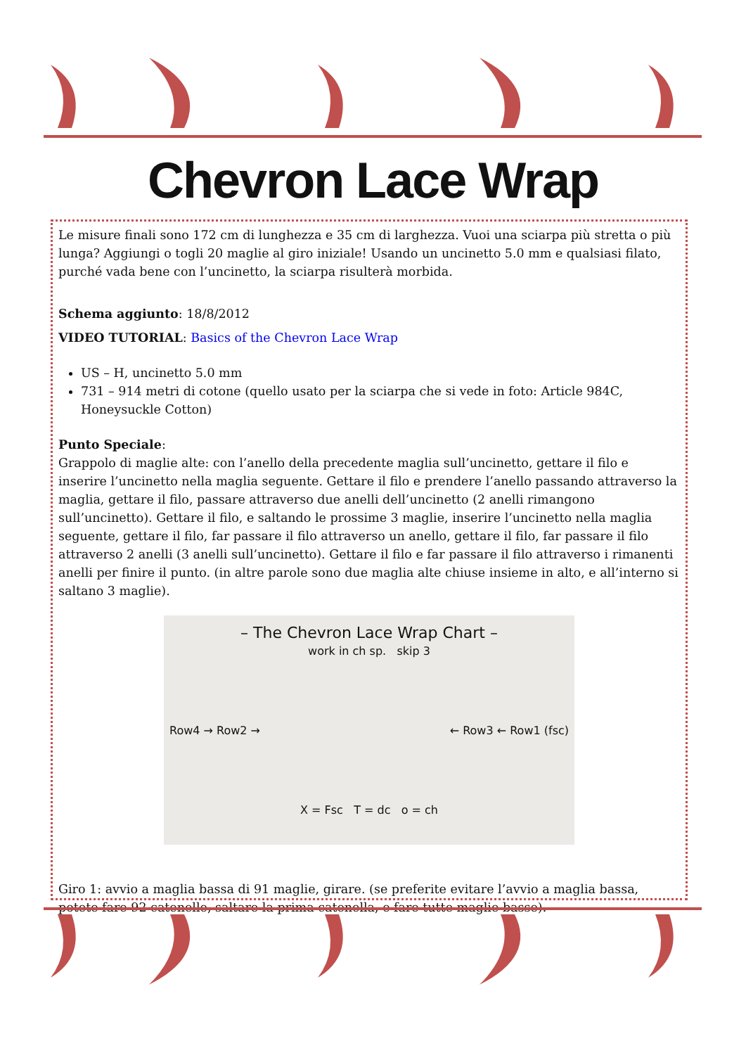Chevron Lace Wrap
Le misure finali sono 172 cm di lunghezza e 35 cm di larghezza. Vuoi una sciarpa più stretta o più lunga? Aggiungi o togli 20 maglie al giro iniziale! Usando un uncinetto 5.0 mm e qualsiasi filato, purché vada bene con l’uncinetto, la sciarpa risulterà morbida.
Schema aggiunto: 18/8/2012
VIDEO TUTORIAL: Basics of the Chevron Lace Wrap
US – H, uncinetto 5.0 mm
731 – 914 metri di cotone (quello usato per la sciarpa che si vede in foto: Article 984C, Honeysuckle Cotton)
Punto Speciale:
Grappolo di maglie alte: con l’anello della precedente maglia sull’uncinetto, gettare il filo e inserire l’uncinetto nella maglia seguente. Gettare il filo e prendere l’anello passando attraverso la maglia, gettare il filo, passare attraverso due anelli dell’uncinetto (2 anelli rimangono sull’uncinetto). Gettare il filo, e saltando le prossime 3 maglie, inserire l’uncinetto nella maglia seguente, gettare il filo, far passare il filo attraverso un anello, gettare il filo, far passare il filo attraverso 2 anelli (3 anelli sull’uncinetto). Gettare il filo e far passare il filo attraverso i rimanenti anelli per finire il punto. (in altre parole sono due maglia alte chiuse insieme in alto, e all’interno si saltano 3 maglie).
– The Chevron Lace Wrap Chart –
work in ch sp. skip 3
Row4 → Row2 → ← Row3 ← Row1 (fsc)
X = Fsc T = dc o = ch
Giro 1: avvio a maglia bassa di 91 maglie, girare. (se preferite evitare l’avvio a maglia bassa, potete fare 92 catenelle, saltare la prima catenella, e fare tutte maglie basse).